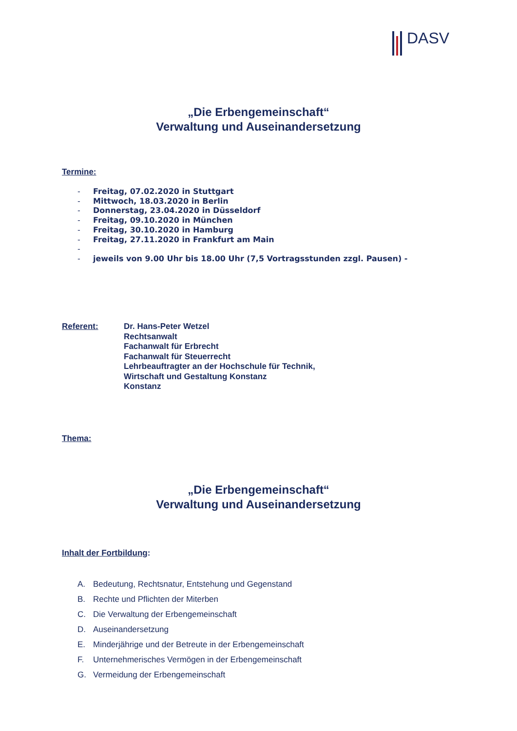DASV
„Die Erbengemeinschaft“
Verwaltung und Auseinandersetzung
Termine:
- Freitag, 07.02.2020 in Stuttgart
- Mittwoch, 18.03.2020 in Berlin
- Donnerstag, 23.04.2020 in Düsseldorf
- Freitag, 09.10.2020 in München
- Freitag, 30.10.2020 in Hamburg
- Freitag, 27.11.2020 in Frankfurt am Main
-
- jeweils von 9.00 Uhr bis 18.00 Uhr (7,5 Vortragsstunden zzgl. Pausen) -
Referent: Dr. Hans-Peter Wetzel
Rechtsanwalt
Fachanwalt für Erbrecht
Fachanwalt für Steuerrecht
Lehrbeauftragter an der Hochschule für Technik,
Wirtschaft und Gestaltung Konstanz
Konstanz
Thema:
„Die Erbengemeinschaft“
Verwaltung und Auseinandersetzung
Inhalt der Fortbildung:
A. Bedeutung, Rechtsnatur, Entstehung und Gegenstand
B. Rechte und Pflichten der Miterben
C. Die Verwaltung der Erbengemeinschaft
D. Auseinandersetzung
E. Minderjährige und der Betreute in der Erbengemeinschaft
F. Unternehmerisches Vermögen in der Erbengemeinschaft
G. Vermeidung der Erbengemeinschaft